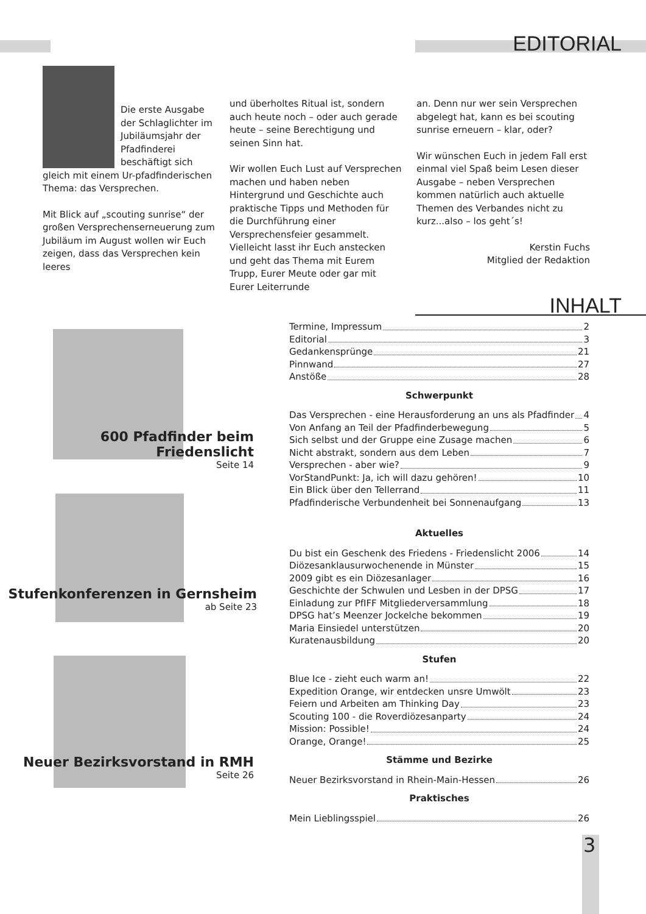EDITORIAL
Die erste Ausgabe der Schlaglichter im Jubiläumsjahr der Pfadfinderei beschäftigt sich gleich mit einem Ur-pfadfinderischen Thema: das Versprechen.
Mit Blick auf „scouting sunrise“ der großen Versprechenserneuerung zum Jubiläum im August wollen wir Euch zeigen, dass das Versprechen kein leeres
und überholtes Ritual ist, sondern auch heute noch – oder auch gerade heute – seine Berechtigung und seinen Sinn hat.
Wir wollen Euch Lust auf Versprechen machen und haben neben Hintergrund und Geschichte auch praktische Tipps und Methoden für die Durchführung einer Versprechensfeier gesammelt. Vielleicht lasst ihr Euch anstecken und geht das Thema mit Eurem Trupp, Eurer Meute oder gar mit Eurer Leiterrunde
an. Denn nur wer sein Versprechen abgelegt hat, kann es bei scouting sunrise erneuern – klar, oder?
Wir wünschen Euch in jedem Fall erst einmal viel Spaß beim Lesen dieser Ausgabe – neben Versprechen kommen natürlich auch aktuelle Themen des Verbandes nicht zu kurz...also – los geht´s!
Kerstin Fuchs
Mitglied der Redaktion
INHALT
600 Pfadfinder beim Friedenslicht
Seite 14
Stufenkonferenzen in Gernsheim
ab Seite 23
Neuer Bezirksvorstand in RMH
Seite 26
Termine, Impressum 2
Editorial 3
Gedankensprünge 21
Pinnwand 27
Anstöße 28
Schwerpunkt
Das Versprechen - eine Herausforderung an uns als Pfadfinder 4
Von Anfang an Teil der Pfadfinderbewegung 5
Sich selbst und der Gruppe eine Zusage machen 6
Nicht abstrakt, sondern aus dem Leben 7
Versprechen - aber wie? 9
VorStandPunkt: Ja, ich will dazu gehören! 10
Ein Blick über den Tellerrand 11
Pfadfinderische Verbundenheit bei Sonnenaufgang 13
Aktuelles
Du bist ein Geschenk des Friedens - Friedenslicht 2006 14
Diözesanklausurwochenende in Münster 15
2009 gibt es ein Diözesanlager 16
Geschichte der Schwulen und Lesben in der DPSG 17
Einladung zur PfIFF Mitgliederversammlung 18
DPSG hat’s Meenzer Jockelche bekommen 19
Maria Einsiedel unterstützen 20
Kuratenausbildung 20
Stufen
Blue Ice - zieht euch warm an! 22
Expedition Orange, wir entdecken unsre Umwölt 23
Feiern und Arbeiten am Thinking Day 23
Scouting 100 - die Roverdiözesanparty 24
Mission: Possible! 24
Orange, Orange! 25
Stämme und Bezirke
Neuer Bezirksvorstand in Rhein-Main-Hessen 26
Praktisches
Mein Lieblingsspiel 26
3